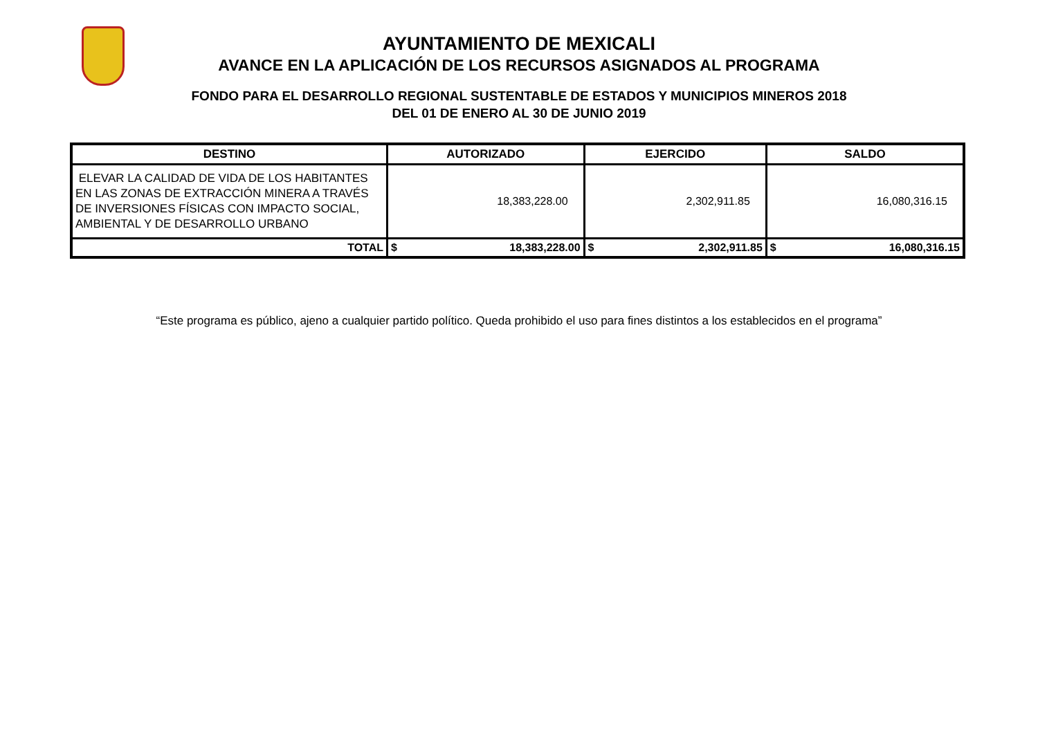AYUNTAMIENTO DE MEXICALI
AVANCE EN LA APLICACIÓN DE LOS RECURSOS ASIGNADOS AL PROGRAMA
FONDO PARA EL DESARROLLO REGIONAL SUSTENTABLE DE ESTADOS Y MUNICIPIOS MINEROS 2018
DEL 01 DE ENERO AL 30 DE JUNIO 2019
| DESTINO | AUTORIZADO | | EJERCIDO | | SALDO | |
| --- | --- | --- | --- | --- | --- | --- |
| ELEVAR LA CALIDAD DE VIDA DE LOS HABITANTES EN LAS ZONAS DE EXTRACCIÓN MINERA A TRAVÉS DE INVERSIONES FÍSICAS CON IMPACTO SOCIAL, AMBIENTAL Y DE DESARROLLO URBANO | 18,383,228.00 | | 2,302,911.85 | | 16,080,316.15 | |
| TOTAL | $ | 18,383,228.00 | $ | 2,302,911.85 | $ | 16,080,316.15 |
“Este programa es público, ajeno a cualquier partido político. Queda prohibido el uso para fines distintos a los establecidos en el programa”